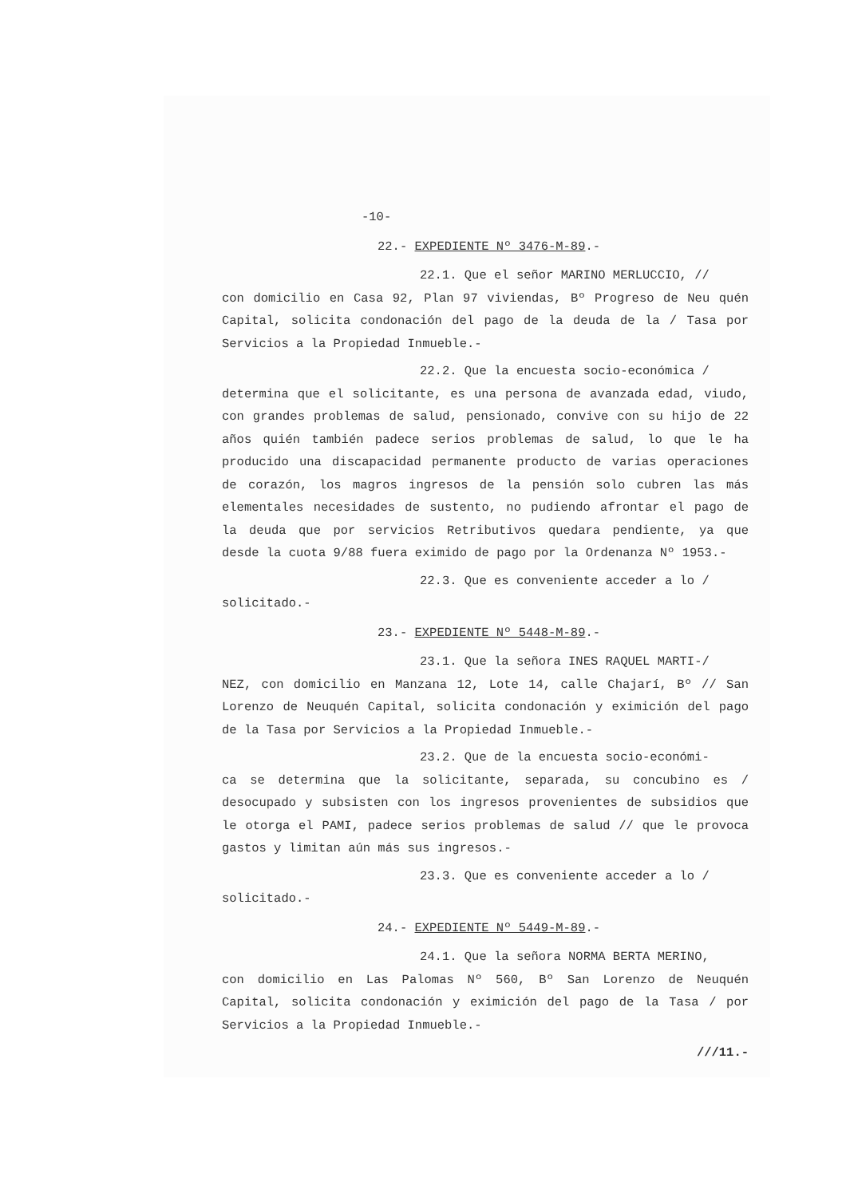-10-
22.- EXPEDIENTE Nº 3476-M-89.-
22.1. Que el señor MARINO MERLUCCIO, //
con domicilio en Casa 92, Plan 97 viviendas, Bº Progreso de Neu quén Capital, solicita condonación del pago de la deuda de la / Tasa por Servicios a la Propiedad Inmueble.-
22.2. Que la encuesta socio-económica /
determina que el solicitante, es una persona de avanzada edad, viudo, con grandes problemas de salud, pensionado, convive con su hijo de 22 años quién también padece serios problemas de salud, lo que le ha producido una discapacidad permanente producto de varias operaciones de corazón, los magros ingresos de la pensión solo cubren las más elementales necesidades de sustento, no pudiendo afrontar el pago de la deuda que por servicios Retributivos quedara pendiente, ya que desde la cuota 9/88 fuera eximido de pago por la Ordenanza Nº 1953.-
22.3. Que es conveniente acceder a lo /
solicitado.-
23.- EXPEDIENTE Nº 5448-M-89.-
23.1. Que la señora INES RAQUEL MARTI-/
NEZ, con domicilio en Manzana 12, Lote 14, calle Chajarí, Bº // San Lorenzo de Neuquén Capital, solicita condonación y eximición del pago de la Tasa por Servicios a la Propiedad Inmueble.-
23.2. Que de la encuesta socio-económi-
ca se determina que la solicitante, separada, su concubino es / desocupado y subsisten con los ingresos provenientes de subsidios que le otorga el PAMI, padece serios problemas de salud // que le provoca gastos y limitan aún más sus ingresos.-
23.3. Que es conveniente acceder a lo /
solicitado.-
24.- EXPEDIENTE Nº 5449-M-89.-
24.1. Que la señora NORMA BERTA MERINO,
con domicilio en Las Palomas Nº 560, Bº San Lorenzo de Neuquén Capital, solicita condonación y eximición del pago de la Tasa / por Servicios a la Propiedad Inmueble.-
///11.-